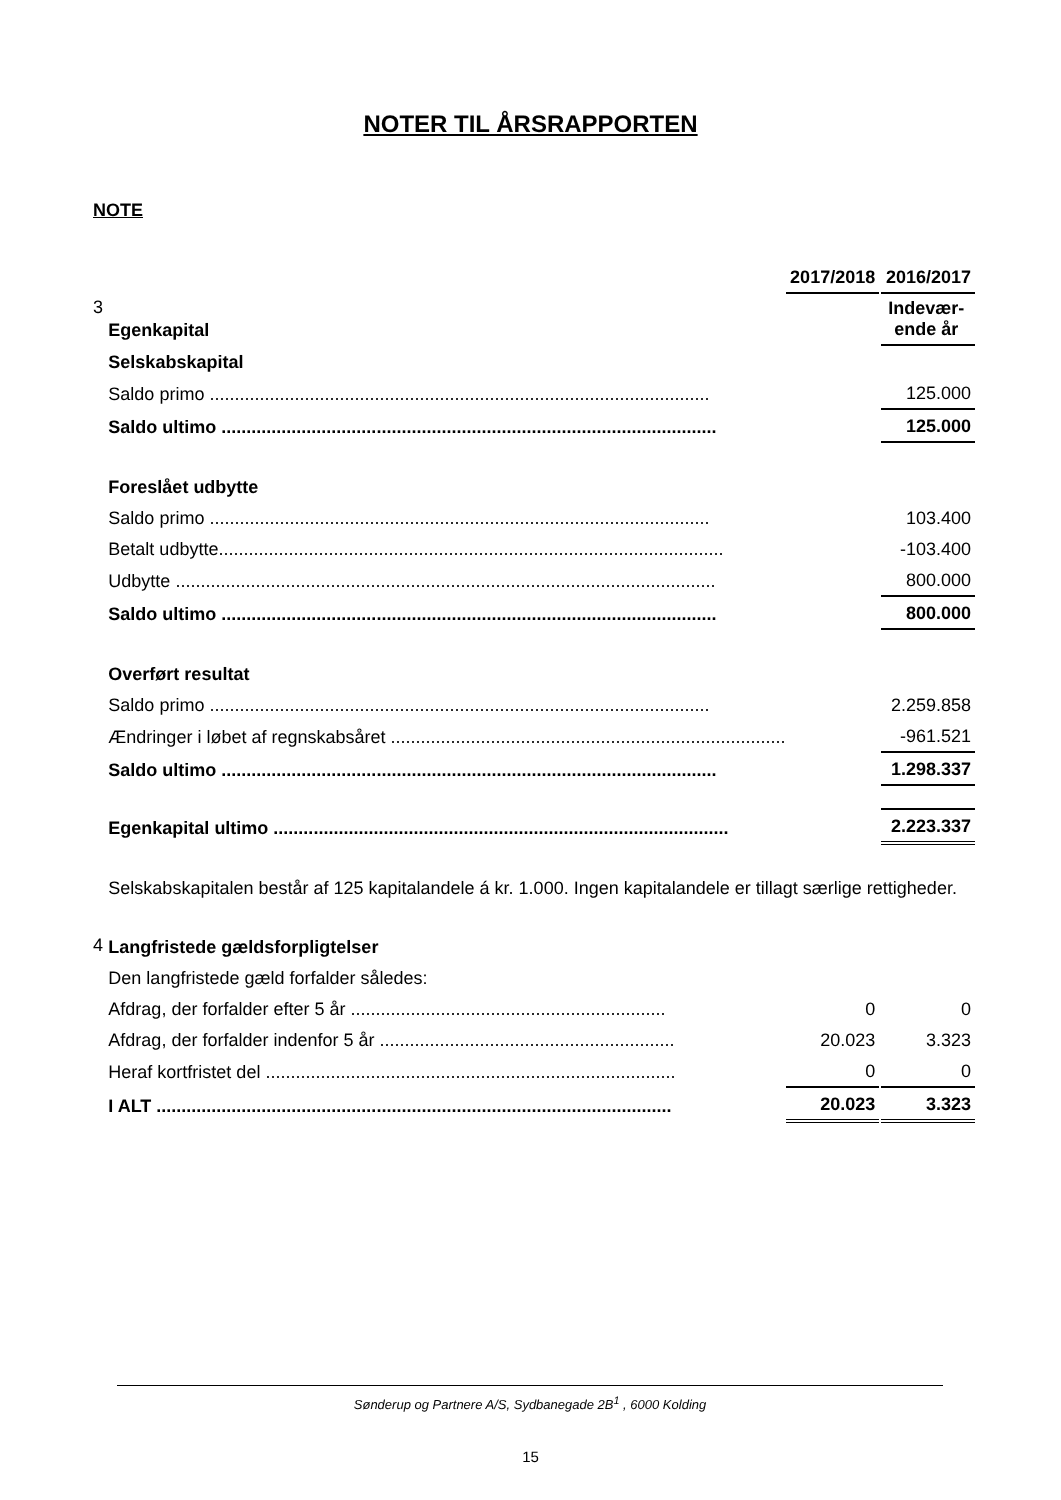NOTER TIL ÅRSRAPPORTEN
NOTE
| | | 2017/2018 | | 2016/2017 |
| 3 | Egenkapital | | | Indevær- ende år |
| | Selskabskapital | | | |
| | Saldo primo .................................................................................................... | | | 125.000 |
| | Saldo ultimo ................................................................................................... | | | 125.000 |
| | Foreslået udbytte | | | |
| | Saldo primo .................................................................................................... | | | 103.400 |
| | Betalt udbytte..................................................................................................... | | | -103.400 |
| | Udbytte ............................................................................................................ | | | 800.000 |
| | Saldo ultimo ................................................................................................... | | | 800.000 |
| | Overført resultat | | | |
| | Saldo primo .................................................................................................... | | | 2.259.858 |
| | Ændringer i løbet af regnskabsåret ............................................................................... | | | -961.521 |
| | Saldo ultimo ................................................................................................... | | | 1.298.337 |
| | Egenkapital ultimo ........................................................................................... | | | 2.223.337 |
| | Selskabskapitalen består af 125 kapitalandele á kr. 1.000. Ingen kapitalandele er tillagt særlige rettigheder. | | | |
| 4 | Langfristede gældsforpligtelser | | | |
| | Den langfristede gæld forfalder således: | | | |
| | Afdrag, der forfalder efter 5 år ............................................................... | 0 | | 0 |
| | Afdrag, der forfalder indenfor 5 år ........................................................... | 20.023 | | 3.323 |
| | Heraf kortfristet del .................................................................................. | 0 | | 0 |
| | I ALT ....................................................................................................... | 20.023 | | 3.323 |
Sønderup og Partnere A/S, Sydbanegade 2B<sup>1</sup> , 6000 Kolding
15